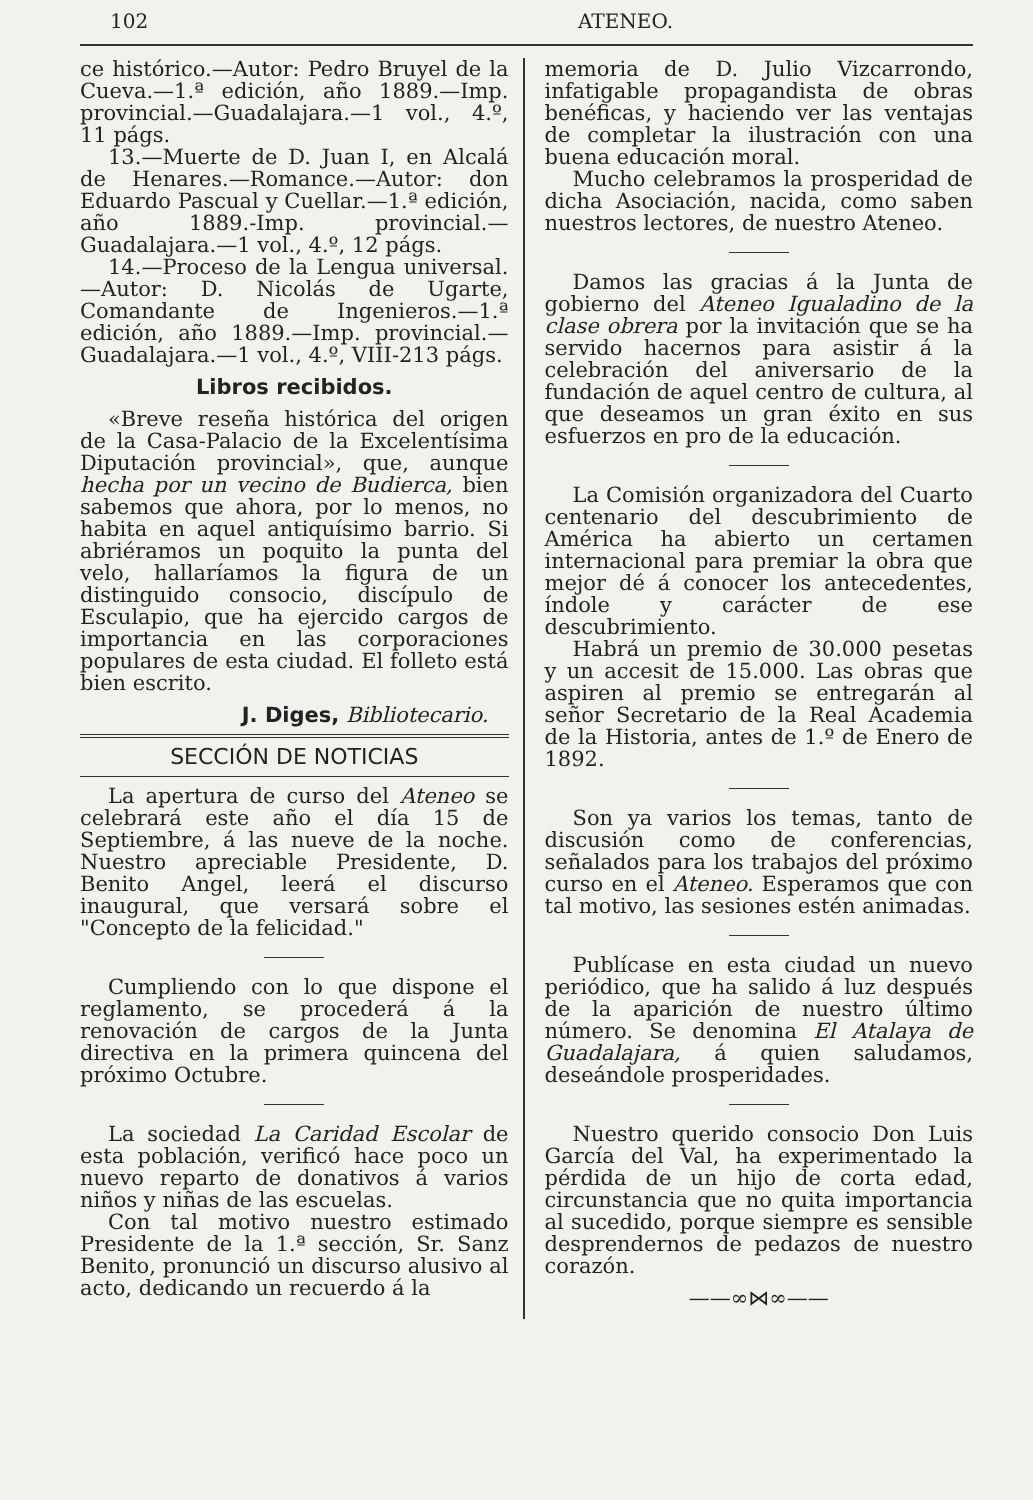102 ATENEO.
ce histórico.—Autor: Pedro Bruyel de la Cueva.—1.ª edición, año 1889.—Imp. provincial.—Guadalajara.—1 vol., 4.º, 11 págs.
13.—Muerte de D. Juan I, en Alcalá de Henares.—Romance.—Autor: don Eduardo Pascual y Cuellar.—1.ª edición, año 1889.-Imp. provincial.—Guadalajara.—1 vol., 4.º, 12 págs.
14.—Proceso de la Lengua universal.—Autor: D. Nicolás de Ugarte, Comandante de Ingenieros.—1.ª edición, año 1889.—Imp. provincial.—Guadalajara.—1 vol., 4.º, VIII-213 págs.
Libros recibidos.
«Breve reseña histórica del origen de la Casa-Palacio de la Excelentísima Diputación provincial», que, aunque hecha por un vecino de Budierca, bien sabemos que ahora, por lo menos, no habita en aquel antiquísimo barrio. Si abriéramos un poquito la punta del velo, hallaríamos la figura de un distinguido consocio, discípulo de Esculapio, que ha ejercido cargos de importancia en las corporaciones populares de esta ciudad. El folleto está bien escrito.
J. Diges, Bibliotecario.
SECCIÓN DE NOTICIAS
La apertura de curso del Ateneo se celebrará este año el día 15 de Septiembre, á las nueve de la noche. Nuestro apreciable Presidente, D. Benito Angel, leerá el discurso inaugural, que versará sobre el "Concepto de la felicidad."
Cumpliendo con lo que dispone el reglamento, se procederá á la renovación de cargos de la Junta directiva en la primera quincena del próximo Octubre.
La sociedad La Caridad Escolar de esta población, verificó hace poco un nuevo reparto de donativos á varios niños y niñas de las escuelas.
Con tal motivo nuestro estimado Presidente de la 1.ª sección, Sr. Sanz Benito, pronunció un discurso alusivo al acto, dedicando un recuerdo á la
memoria de D. Julio Vizcarrondo, infatigable propagandista de obras benéficas, y haciendo ver las ventajas de completar la ilustración con una buena educación moral.
Mucho celebramos la prosperidad de dicha Asociación, nacida, como saben nuestros lectores, de nuestro Ateneo.
Damos las gracias á la Junta de gobierno del Ateneo Igualadino de la clase obrera por la invitación que se ha servido hacernos para asistir á la celebración del aniversario de la fundación de aquel centro de cultura, al que deseamos un gran éxito en sus esfuerzos en pro de la educación.
La Comisión organizadora del Cuarto centenario del descubrimiento de América ha abierto un certamen internacional para premiar la obra que mejor dé á conocer los antecedentes, índole y carácter de ese descubrimiento.
Habrá un premio de 30.000 pesetas y un accesit de 15.000. Las obras que aspiren al premio se entregarán al señor Secretario de la Real Academia de la Historia, antes de 1.º de Enero de 1892.
Son ya varios los temas, tanto de discusión como de conferencias, señalados para los trabajos del próximo curso en el Ateneo. Esperamos que con tal motivo, las sesiones estén animadas.
Publícase en esta ciudad un nuevo periódico, que ha salido á luz después de la aparición de nuestro último número. Se denomina El Atalaya de Guadalajara, á quien saludamos, deseándole prosperidades.
Nuestro querido consocio Don Luis García del Val, ha experimentado la pérdida de un hijo de corta edad, circunstancia que no quita importancia al sucedido, porque siempre es sensible desprendernos de pedazos de nuestro corazón.
——∞⋈∞——